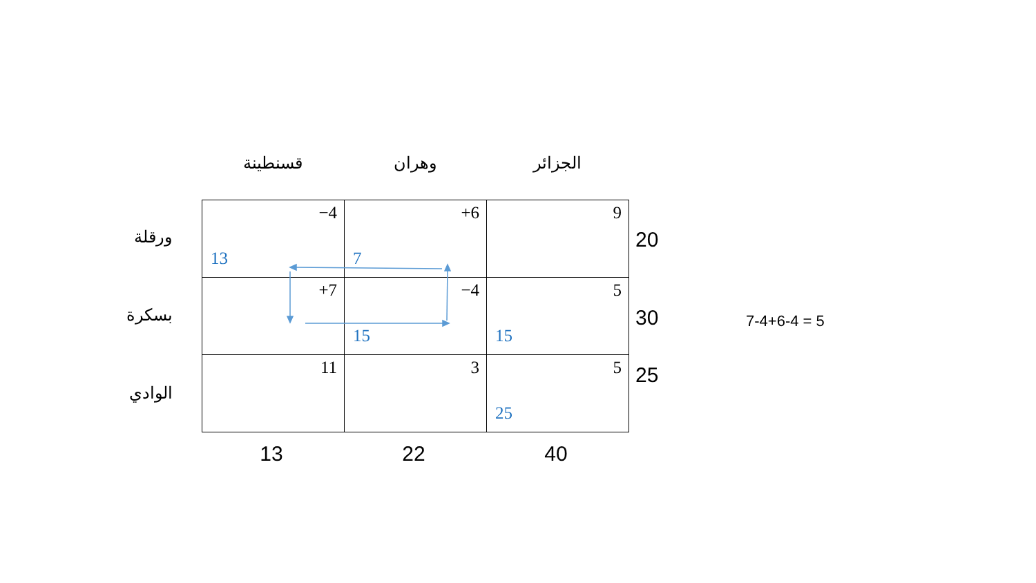الجزائر وهران قسنطينة
ورقلة
بسكرة
الوادي
| −4 13 | +6 7 | 9 |
| +7 | −4 15 | 5 15 |
| 11 | 3 | 5 25 |
20
30
25
13 22 40
7-4+6-4 = 5